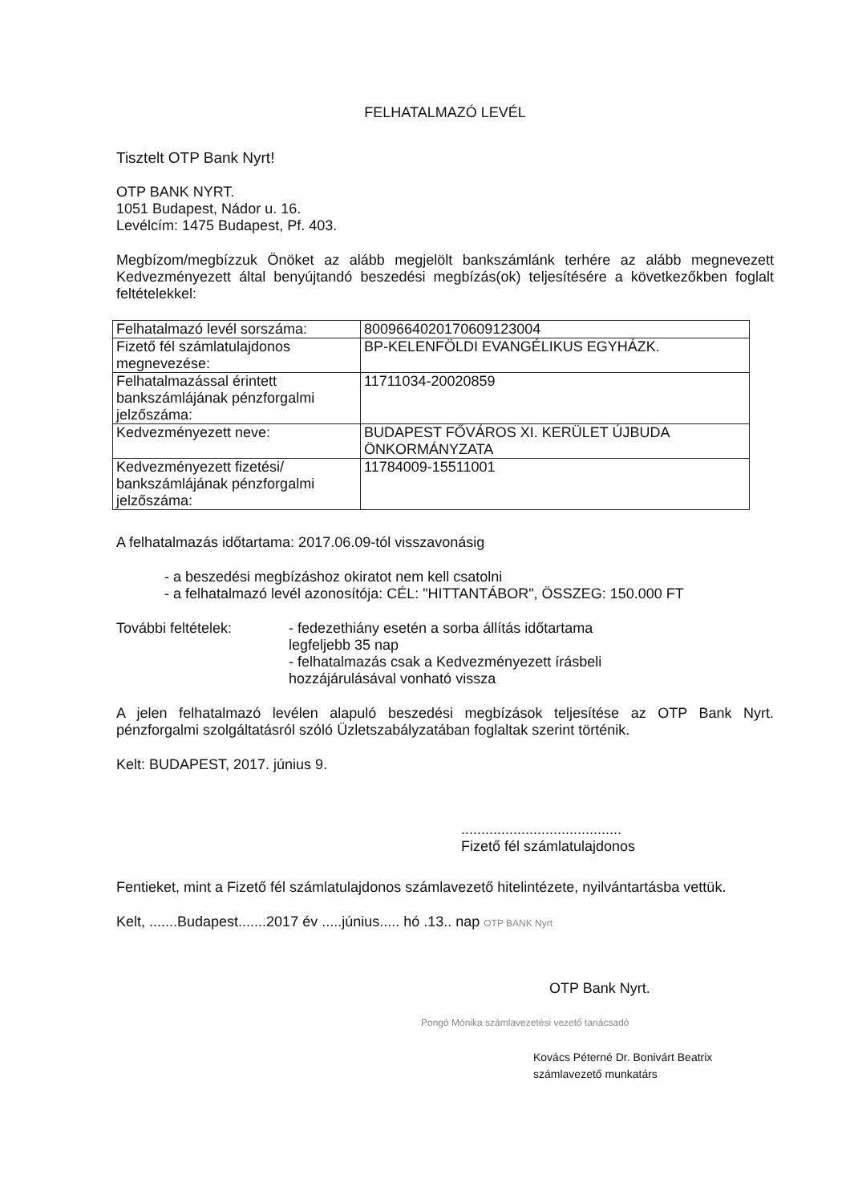FELHATALMAZÓ LEVÉL
Tisztelt OTP Bank Nyrt!
OTP BANK NYRT.
1051 Budapest, Nádor u. 16.
Levélcím: 1475 Budapest, Pf. 403.
Megbízom/megbízzuk Önöket az alább megjelölt bankszámlánk terhére az alább megnevezett Kedvezményezett által benyújtandó beszedési megbízás(ok) teljesítésére a következőkben foglalt feltételekkel:
| Felhatalmazó levél sorszáma: | 800966402017060912300​4 |
| Fizető fél számlatulajdonos megnevezése: | BP-KELENFÖLDI EVANGÉLIKUS EGYHÁZK. |
| Felhatalmazással érintett bankszámlájának pénzforgalmi jelzőszáma: | 11711034-20020859 |
| Kedvezményezett neve: | BUDAPEST FŐVÁROS XI. KERÜLET ÚJBUDA ÖNKORMÁNYZATA |
| Kedvezményezett fizetési/ bankszámlájának pénzforgalmi jelzőszáma: | 11784009-15511001 |
A felhatalmazás időtartama: 2017.06.09-tól visszavonásig
- a beszedési megbízáshoz okiratot nem kell csatolni
- a felhatalmazó levél azonosítója: CÉL: "HITTANTÁBOR", ÖSSZEG: 150.000 FT
További feltételek: - fedezethiány esetén a sorba állítás időtartama
legfeljebb 35 nap
- felhatalmazás csak a Kedvezményezett írásbeli
hozzájárulásával vonható vissza
A jelen felhatalmazó levélen alapuló beszedési megbízások teljesítése az OTP Bank Nyrt. pénzforgalmi szolgáltatásról szóló Üzletszabályzatában foglaltak szerint történik.
Kelt: BUDAPEST, 2017. június 9.
........................................
Fizető fél számlatulajdonos
Fentieket, mint a Fizető fél számlatulajdonos számlavezető hitelintézete, nyilvántartásba vettük.
Kelt, .......Budapest.......2017 év .....június..... hó .13.. nap OTP BANK Nyrt
OTP Bank Nyrt.
Pongó Mónika számlavezetési vezető tanácsadó
Kovács Péterné Dr. Bonivárt Beatrix
számlavezető munkatárs